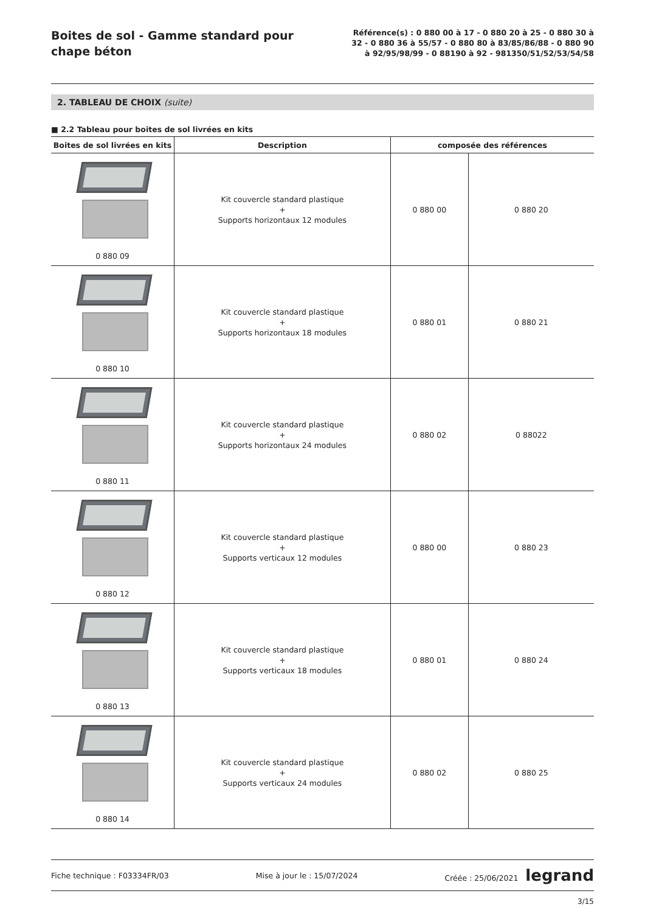Boites de sol - Gamme standard pour chape béton
Référence(s) : 0 880 00 à 17 - 0 880 20 à 25 - 0 880 30 à 32 - 0 880 36 à 55/57 - 0 880 80 à 83/85/86/88 - 0 880 90 à 92/95/98/99 - 0 88190 à 92 - 981350/51/52/53/54/58
2. TABLEAU DE CHOIX (suite)
■ 2.2 Tableau pour boites de sol livrées en kits
| Boites de sol livrées en kits | Description | composée des références | |
| --- | --- | --- | --- |
| 0 880 09 | Kit couvercle standard plastique + Supports horizontaux 12 modules | 0 880 00 | 0 880 20 |
| 0 880 10 | Kit couvercle standard plastique + Supports horizontaux 18 modules | 0 880 01 | 0 880 21 |
| 0 880 11 | Kit couvercle standard plastique + Supports horizontaux 24 modules | 0 880 02 | 0 88022 |
| 0 880 12 | Kit couvercle standard plastique + Supports verticaux 12 modules | 0 880 00 | 0 880 23 |
| 0 880 13 | Kit couvercle standard plastique + Supports verticaux 18 modules | 0 880 01 | 0 880 24 |
| 0 880 14 | Kit couvercle standard plastique + Supports verticaux 24 modules | 0 880 02 | 0 880 25 |
Fiche technique : F03334FR/03 Mise à jour le : 15/07/2024 Créée : 25/06/2021 legrand
3/15